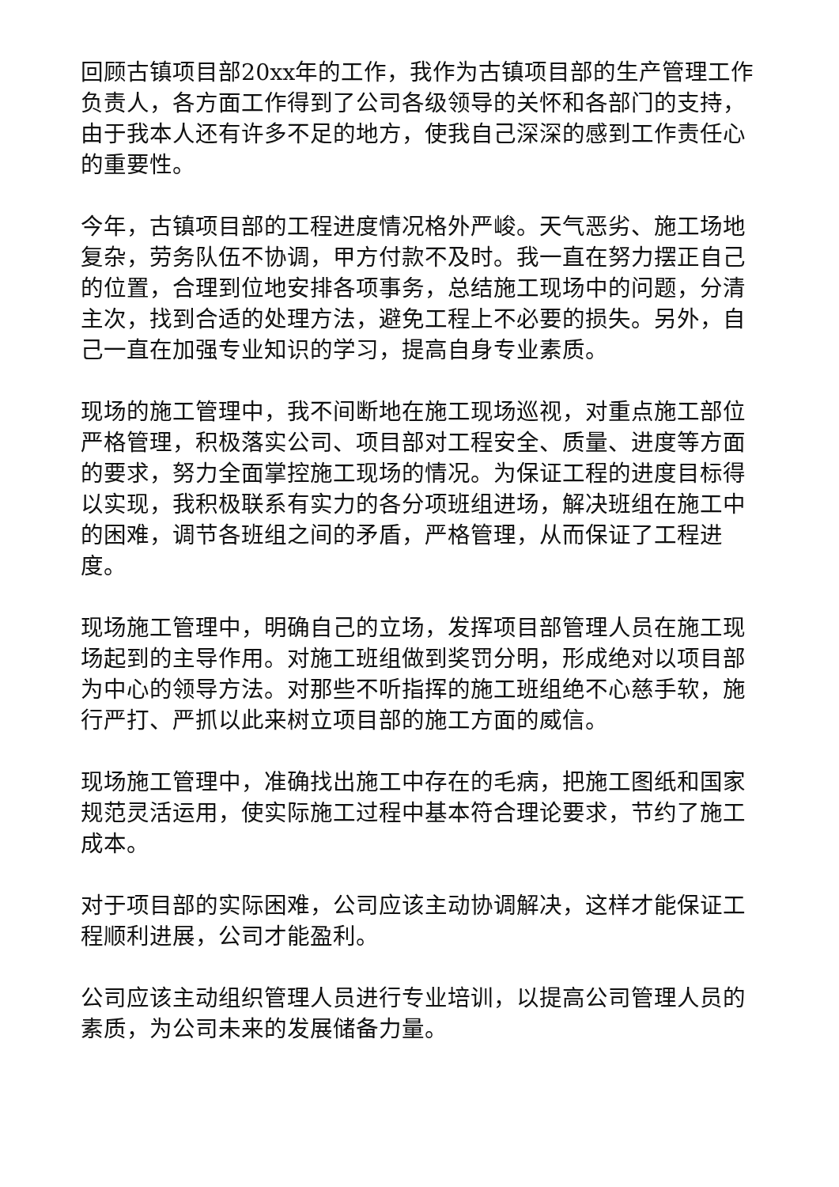回顾古镇项目部20xx年的工作，我作为古镇项目部的生产管理工作负责人，各方面工作得到了公司各级领导的关怀和各部门的支持，由于我本人还有许多不足的地方，使我自己深深的感到工作责任心的重要性。
今年，古镇项目部的工程进度情况格外严峻。天气恶劣、施工场地复杂，劳务队伍不协调，甲方付款不及时。我一直在努力摆正自己的位置，合理到位地安排各项事务，总结施工现场中的问题，分清主次，找到合适的处理方法，避免工程上不必要的损失。另外，自己一直在加强专业知识的学习，提高自身专业素质。
现场的施工管理中，我不间断地在施工现场巡视，对重点施工部位严格管理，积极落实公司、项目部对工程安全、质量、进度等方面的要求，努力全面掌控施工现场的情况。为保证工程的进度目标得以实现，我积极联系有实力的各分项班组进场，解决班组在施工中的困难，调节各班组之间的矛盾，严格管理，从而保证了工程进度。
现场施工管理中，明确自己的立场，发挥项目部管理人员在施工现场起到的主导作用。对施工班组做到奖罚分明，形成绝对以项目部为中心的领导方法。对那些不听指挥的施工班组绝不心慈手软，施行严打、严抓以此来树立项目部的施工方面的威信。
现场施工管理中，准确找出施工中存在的毛病，把施工图纸和国家规范灵活运用，使实际施工过程中基本符合理论要求，节约了施工成本。
对于项目部的实际困难，公司应该主动协调解决，这样才能保证工程顺利进展，公司才能盈利。
公司应该主动组织管理人员进行专业培训，以提高公司管理人员的素质，为公司未来的发展储备力量。